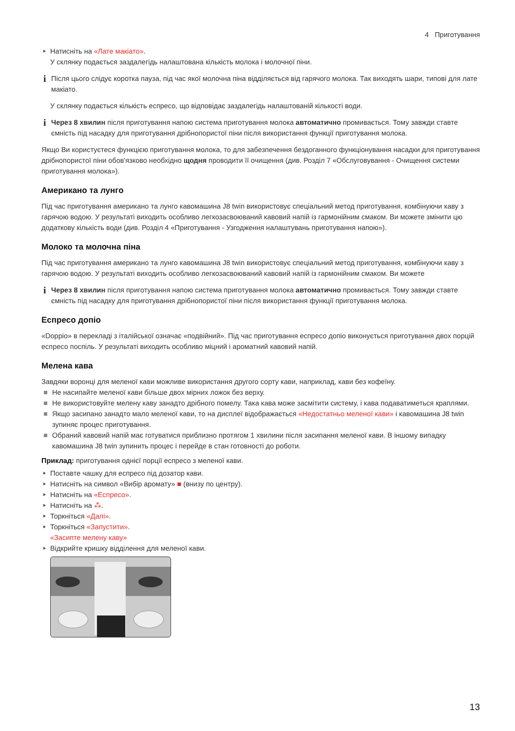4 Приготування
Натисніть на «Лате макіато».
У склянку подається заздалегідь налаштована кількість молока і молочної піни.
i Після цього слідує коротка пауза, під час якої молочна піна відділяється від гарячого молока. Так виходять шари, типові для лате макіато.
У склянку подається кількість еспресо, що відповідає заздалегідь налаштованій кількості води.
i Через 8 хвилин після приготування напою система приготування молока автоматично промивається. Тому завжди ставте ємність під насадку для приготування дрібнопористої піни після використання функції приготування молока.
Якщо Ви користуєтеся функцією приготування молока, то для забезпечення бездоганного функціонування насадки для приготування дрібнопористої піни обов'язково необхідно щодня проводити її очищення (див. Розділ 7 «Обслуговування - Очищення системи приготування молока»).
Американо та лунго
Під час приготування американо та лунго кавомашина J8 twin використовує спеціальний метод приготування, комбінуючи каву з гарячою водою. У результаті виходить особливо легкозасвоюваний кавовий напій із гармонійним смаком. Ви можете змінити цю додаткову кількість води (див. Розділ 4 «Приготування - Узгодження налаштувань приготування напою»).
Молоко та молочна піна
Під час приготування американо та лунго кавомашина J8 twin використовує спеціальний метод приготування, комбінуючи каву з гарячою водою. У результаті виходить особливо легкозасвоюваний кавовий напій із гармонійним смаком. Ви можете
i Через 8 хвилин після приготування напою система приготування молока автоматично промивається. Тому завжди ставте ємність під насадку для приготування дрібнопористої піни після використання функції приготування молока.
Еспресо допіо
«Doppio» в перекладі з італійської означає «подвійний». Під час приготування еспресо допіо виконується приготування двох порцій еспресо поспіль. У результаті виходить особливо міцний і ароматний кавовий напій.
Мелена кава
Завдяки воронці для меленої кави можливе використання другого сорту кави, наприклад, кави без кофеїну.
Не насипайте меленої кави більше двох мірних ложок без верху.
Не використовуйте мелену каву занадто дрібного помелу. Така кава може засмітити систему, і кава подаватиметься краплями.
Якщо засипано занадто мало меленої кави, то на дисплеї відображається «Недостатньо меленої кави» і кавомашина J8 twin зупиняє процес приготування.
Обраний кавовий напій має готуватися приблизно протягом 1 хвилини після засипання меленої кави. В іншому випадку кавомашина J8 twin зупинить процес і перейде в стан готовності до роботи.
Приклад: приготування однієї порції еспресо з меленої кави.
Поставте чашку для еспресо під дозатор кави.
Натисніть на символ «Вибір аромату» ■ (внизу по центру).
Натисніть на «Еспресо».
Натисніть на ⁂.
Торкніться «Далі».
Торкніться «Запустити».
«Засипте мелену каву»
Відкрийте кришку відділення для меленої кави.
13